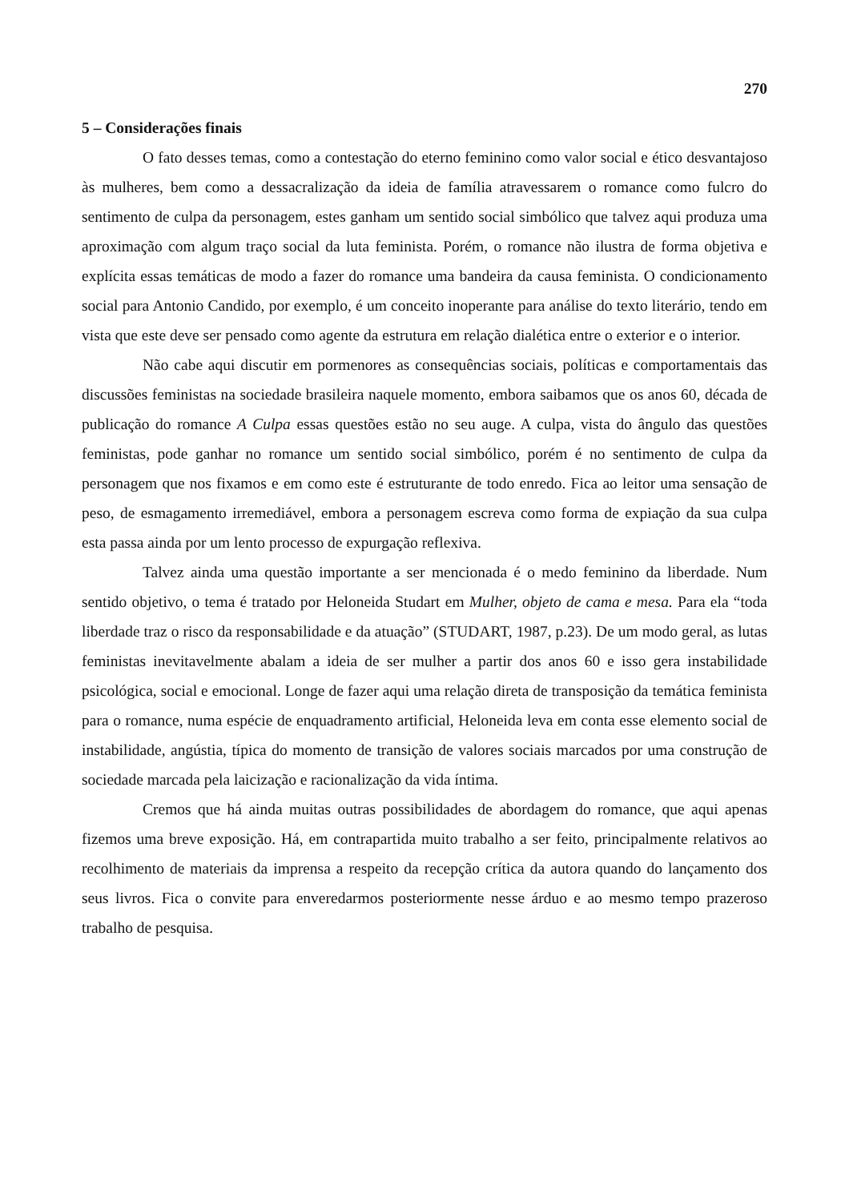270
5 – Considerações finais
O fato desses temas, como a contestação do eterno feminino como valor social e ético desvantajoso às mulheres, bem como a dessacralização da ideia de família atravessarem o romance como fulcro do sentimento de culpa da personagem, estes ganham um sentido social simbólico que talvez aqui produza uma aproximação com algum traço social da luta feminista. Porém, o romance não ilustra de forma objetiva e explícita essas temáticas de modo a fazer do romance uma bandeira da causa feminista. O condicionamento social para Antonio Candido, por exemplo, é um conceito inoperante para análise do texto literário, tendo em vista que este deve ser pensado como agente da estrutura em relação dialética entre o exterior e o interior.
Não cabe aqui discutir em pormenores as consequências sociais, políticas e comportamentais das discussões feministas na sociedade brasileira naquele momento, embora saibamos que os anos 60, década de publicação do romance A Culpa essas questões estão no seu auge. A culpa, vista do ângulo das questões feministas, pode ganhar no romance um sentido social simbólico, porém é no sentimento de culpa da personagem que nos fixamos e em como este é estruturante de todo enredo. Fica ao leitor uma sensação de peso, de esmagamento irremediável, embora a personagem escreva como forma de expiação da sua culpa esta passa ainda por um lento processo de expurgação reflexiva.
Talvez ainda uma questão importante a ser mencionada é o medo feminino da liberdade. Num sentido objetivo, o tema é tratado por Heloneida Studart em Mulher, objeto de cama e mesa. Para ela “toda liberdade traz o risco da responsabilidade e da atuação” (STUDART, 1987, p.23). De um modo geral, as lutas feministas inevitavelmente abalam a ideia de ser mulher a partir dos anos 60 e isso gera instabilidade psicológica, social e emocional. Longe de fazer aqui uma relação direta de transposição da temática feminista para o romance, numa espécie de enquadramento artificial, Heloneida leva em conta esse elemento social de instabilidade, angústia, típica do momento de transição de valores sociais marcados por uma construção de sociedade marcada pela laicização e racionalização da vida íntima.
Cremos que há ainda muitas outras possibilidades de abordagem do romance, que aqui apenas fizemos uma breve exposição. Há, em contrapartida muito trabalho a ser feito, principalmente relativos ao recolhimento de materiais da imprensa a respeito da recepção crítica da autora quando do lançamento dos seus livros. Fica o convite para enveredarmos posteriormente nesse árduo e ao mesmo tempo prazeroso trabalho de pesquisa.